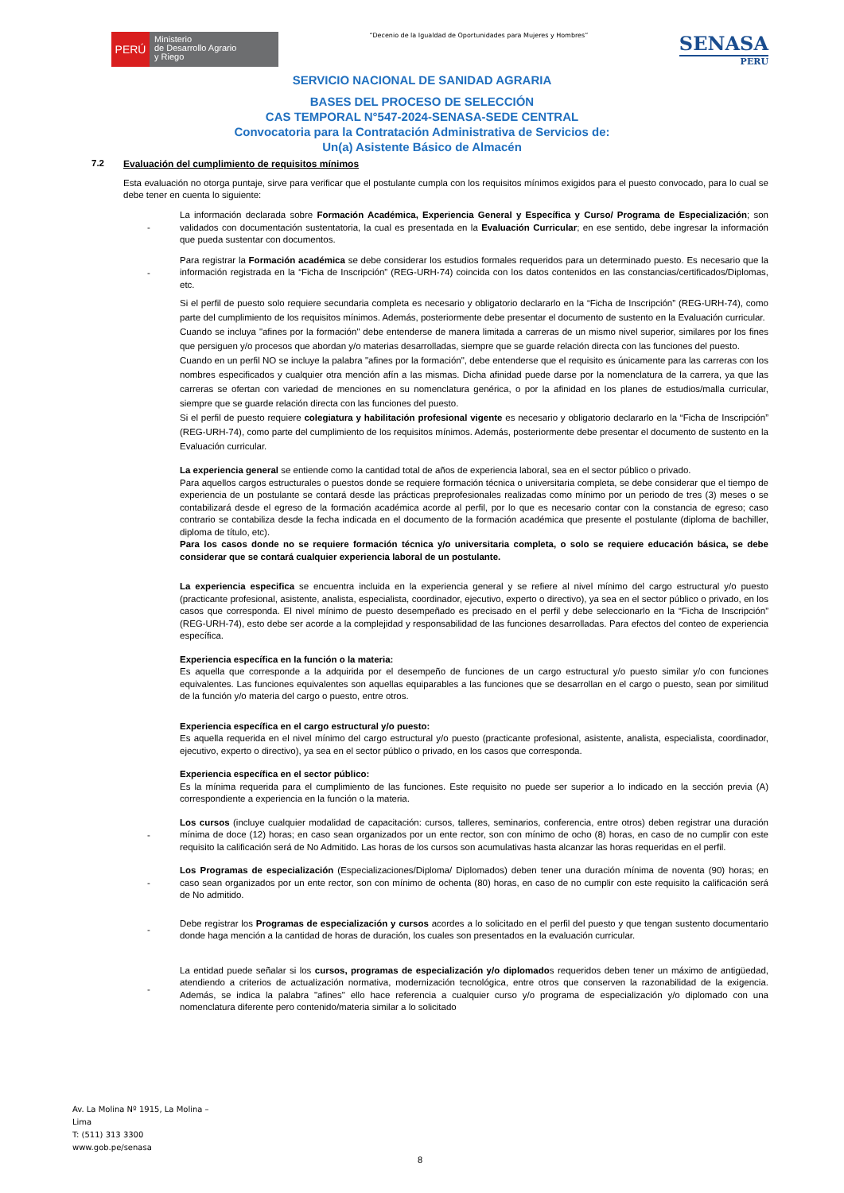PERÚ
Ministerio
de Desarrollo Agrario
y Riego
“Decenio de la Igualdad de Oportunidades para Mujeres y Hombres”
SENASA
PERU
SERVICIO NACIONAL DE SANIDAD AGRARIA
BASES DEL PROCESO DE SELECCIÓN
CAS TEMPORAL N°547-2024-SENASA-SEDE CENTRAL
Convocatoria para la Contratación Administrativa de Servicios de:
Un(a) Asistente Básico de Almacén
7.2 Evaluación del cumplimiento de requisitos mínimos
Esta evaluación no otorga puntaje, sirve para verificar que el postulante cumpla con los requisitos mínimos exigidos para el puesto convocado, para lo cual se debe tener en cuenta lo siguiente:
-
La información declarada sobre Formación Académica, Experiencia General y Específica y Curso/ Programa de Especialización; son validados con documentación sustentatoria, la cual es presentada en la Evaluación Curricular; en ese sentido, debe ingresar la información que pueda sustentar con documentos.
-
Para registrar la Formación académica se debe considerar los estudios formales requeridos para un determinado puesto. Es necesario que la información registrada en la “Ficha de Inscripción” (REG-URH-74) coincida con los datos contenidos en las constancias/certificados/Diplomas, etc.
Si el perfil de puesto solo requiere secundaria completa es necesario y obligatorio declararlo en la “Ficha de Inscripción” (REG-URH-74), como parte del cumplimiento de los requisitos mínimos. Además, posteriormente debe presentar el documento de sustento en la Evaluación curricular.
Cuando se incluya "afines por la formación" debe entenderse de manera limitada a carreras de un mismo nivel superior, similares por los fines que persiguen y/o procesos que abordan y/o materias desarrolladas, siempre que se guarde relación directa con las funciones del puesto.
Cuando en un perfil NO se incluye la palabra "afines por la formación", debe entenderse que el requisito es únicamente para las carreras con los nombres especificados y cualquier otra mención afín a las mismas. Dicha afinidad puede darse por la nomenclatura de la carrera, ya que las carreras se ofertan con variedad de menciones en su nomenclatura genérica, o por la afinidad en los planes de estudios/malla curricular, siempre que se guarde relación directa con las funciones del puesto.
Si el perfil de puesto requiere colegiatura y habilitación profesional vigente es necesario y obligatorio declararlo en la “Ficha de Inscripción” (REG-URH-74), como parte del cumplimiento de los requisitos mínimos. Además, posteriormente debe presentar el documento de sustento en la Evaluación curricular.
La experiencia general se entiende como la cantidad total de años de experiencia laboral, sea en el sector público o privado.
Para aquellos cargos estructurales o puestos donde se requiere formación técnica o universitaria completa, se debe considerar que el tiempo de experiencia de un postulante se contará desde las prácticas preprofesionales realizadas como mínimo por un periodo de tres (3) meses o se contabilizará desde el egreso de la formación académica acorde al perfil, por lo que es necesario contar con la constancia de egreso; caso contrario se contabiliza desde la fecha indicada en el documento de la formación académica que presente el postulante (diploma de bachiller, diploma de título, etc).
Para los casos donde no se requiere formación técnica y/o universitaria completa, o solo se requiere educación básica, se debe considerar que se contará cualquier experiencia laboral de un postulante.
La experiencia especifica se encuentra incluida en la experiencia general y se refiere al nivel mínimo del cargo estructural y/o puesto (practicante profesional, asistente, analista, especialista, coordinador, ejecutivo, experto o directivo), ya sea en el sector público o privado, en los casos que corresponda. El nivel mínimo de puesto desempeñado es precisado en el perfil y debe seleccionarlo en la “Ficha de Inscripción” (REG-URH-74), esto debe ser acorde a la complejidad y responsabilidad de las funciones desarrolladas. Para efectos del conteo de experiencia específica.
Experiencia específica en la función o la materia:
Es aquella que corresponde a la adquirida por el desempeño de funciones de un cargo estructural y/o puesto similar y/o con funciones equivalentes. Las funciones equivalentes son aquellas equiparables a las funciones que se desarrollan en el cargo o puesto, sean por similitud de la función y/o materia del cargo o puesto, entre otros.
Experiencia específica en el cargo estructural y/o puesto:
Es aquella requerida en el nivel mínimo del cargo estructural y/o puesto (practicante profesional, asistente, analista, especialista, coordinador, ejecutivo, experto o directivo), ya sea en el sector público o privado, en los casos que corresponda.
Experiencia específica en el sector público:
Es la mínima requerida para el cumplimiento de las funciones. Este requisito no puede ser superior a lo indicado en la sección previa (A) correspondiente a experiencia en la función o la materia.
-
Los cursos (incluye cualquier modalidad de capacitación: cursos, talleres, seminarios, conferencia, entre otros) deben registrar una duración mínima de doce (12) horas; en caso sean organizados por un ente rector, son con mínimo de ocho (8) horas, en caso de no cumplir con este requisito la calificación será de No Admitido. Las horas de los cursos son acumulativas hasta alcanzar las horas requeridas en el perfil.
-
Los Programas de especialización (Especializaciones/Diploma/ Diplomados) deben tener una duración mínima de noventa (90) horas; en caso sean organizados por un ente rector, son con mínimo de ochenta (80) horas, en caso de no cumplir con este requisito la calificación será de No admitido.
-
Debe registrar los Programas de especialización y cursos acordes a lo solicitado en el perfil del puesto y que tengan sustento documentario donde haga mención a la cantidad de horas de duración, los cuales son presentados en la evaluación curricular.
-
La entidad puede señalar si los cursos, programas de especialización y/o diplomados requeridos deben tener un máximo de antigüedad, atendiendo a criterios de actualización normativa, modernización tecnológica, entre otros que conserven la razonabilidad de la exigencia. Además, se indica la palabra "afines" ello hace referencia a cualquier curso y/o programa de especialización y/o diplomado con una nomenclatura diferente pero contenido/materia similar a lo solicitado
Av. La Molina Nº 1915, La Molina –
Lima
T: (511) 313 3300
www.gob.pe/senasa
8